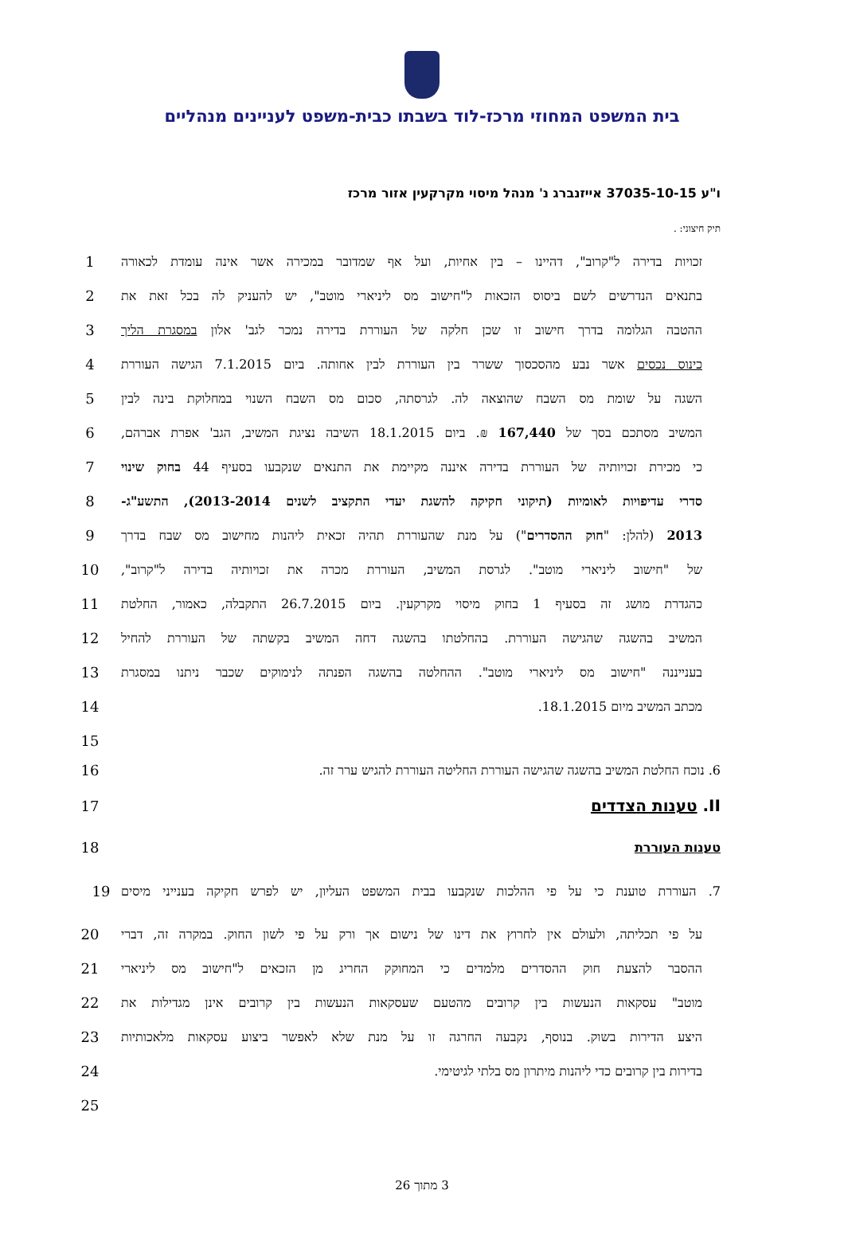בית המשפט המחוזי מרכז-לוד בשבתו כבית-משפט לעניינים מנהליים
ו"ע 37035-10-15 אייזנברג נ' מנהל מיסוי מקרקעין אזור מרכז
תיק חיצוני: .
זכויות בדירה ל"קרוב", דהיינו – בין אחיות, ועל אף שמדובר במכירה אשר אינה עומדת לכאורה
1
בתנאים הנדרשים לשם ביסוס הזכאות ל"חישוב מס ליניארי מוטב", יש להעניק לה בכל זאת את
2
ההטבה הגלומה בדרך חישוב זו שכן חלקה של העוררת בדירה נמכר לגב' אלון במסגרת הליך
3
כינוס נכסים אשר נבע מהסכסוך ששרר בין העוררת לבין אחותה. ביום 7.1.2015 הגישה העוררת
4
השגה על שומת מס השבח שהוצאה לה. לגרסתה, סכום מס השבח השנוי במחלוקת בינה לבין 5
המשיב מסתכם בסך של 167,440 ₪. ביום 18.1.2015 השיבה נציגת המשיב, הגב' אפרת אברהם,
6
כי מכירת זכויותיה של העוררת בדירה איננה מקיימת את התנאים שנקבעו בסעיף 44 בחוק שינוי
7
סדרי עדיפויות לאומיות (תיקוני חקיקה להשגת יעדי התקציב לשנים 2013-2014), התשע"ג-
8
2013 (להלן: "חוק ההסדרים") על מנת שהעוררת תהיה זכאית ליהנות מחישוב מס שבח בדרך
9
של "חישוב ליניארי מוטב". לגרסת המשיב, העוררת מכרה את זכויותיה בדירה ל"קרוב", 10
כהגדרת מושג זה בסעיף 1 בחוק מיסוי מקרקעין. ביום 26.7.2015 התקבלה, כאמור, החלטת
11
המשיב בהשגה שהגישה העוררת. בהחלטתו בהשגה דחה המשיב בקשתה של העוררת להחיל 12
בענייננה "חישוב מס ליניארי מוטב". ההחלטה בהשגה הפנתה לנימוקים שכבר ניתנו במסגרת
13
מכתב המשיב מיום 18.1.2015. 14
15
6. נוכח החלטת המשיב בהשגה שהגישה העוררת החליטה העוררת להגיש ערר זה. 16
II. טענות הצדדים 17
טענות העוררת 18
7. העוררת טוענת כי על פי ההלכות שנקבעו בבית המשפט העליון, יש לפרש חקיקה בענייני מיסים
19
על פי תכליתה, ולעולם אין לחרוץ את דינו של נישום אך ורק על פי לשון החוק. במקרה זה, דברי
20
ההסבר להצעת חוק ההסדרים מלמדים כי המחוקק החריג מן הזכאים ל"חישוב מס ליניארי 21
מוטב" עסקאות הנעשות בין קרובים מהטעם שעסקאות הנעשות בין קרובים אינן מגדילות את
22
היצע הדירות בשוק. בנוסף, נקבעה החרגה זו על מנת שלא לאפשר ביצוע עסקאות מלאכותיות
23
בדירות בין קרובים כדי ליהנות מיתרון מס בלתי לגיטימי. 24
25
3 מתוך 26